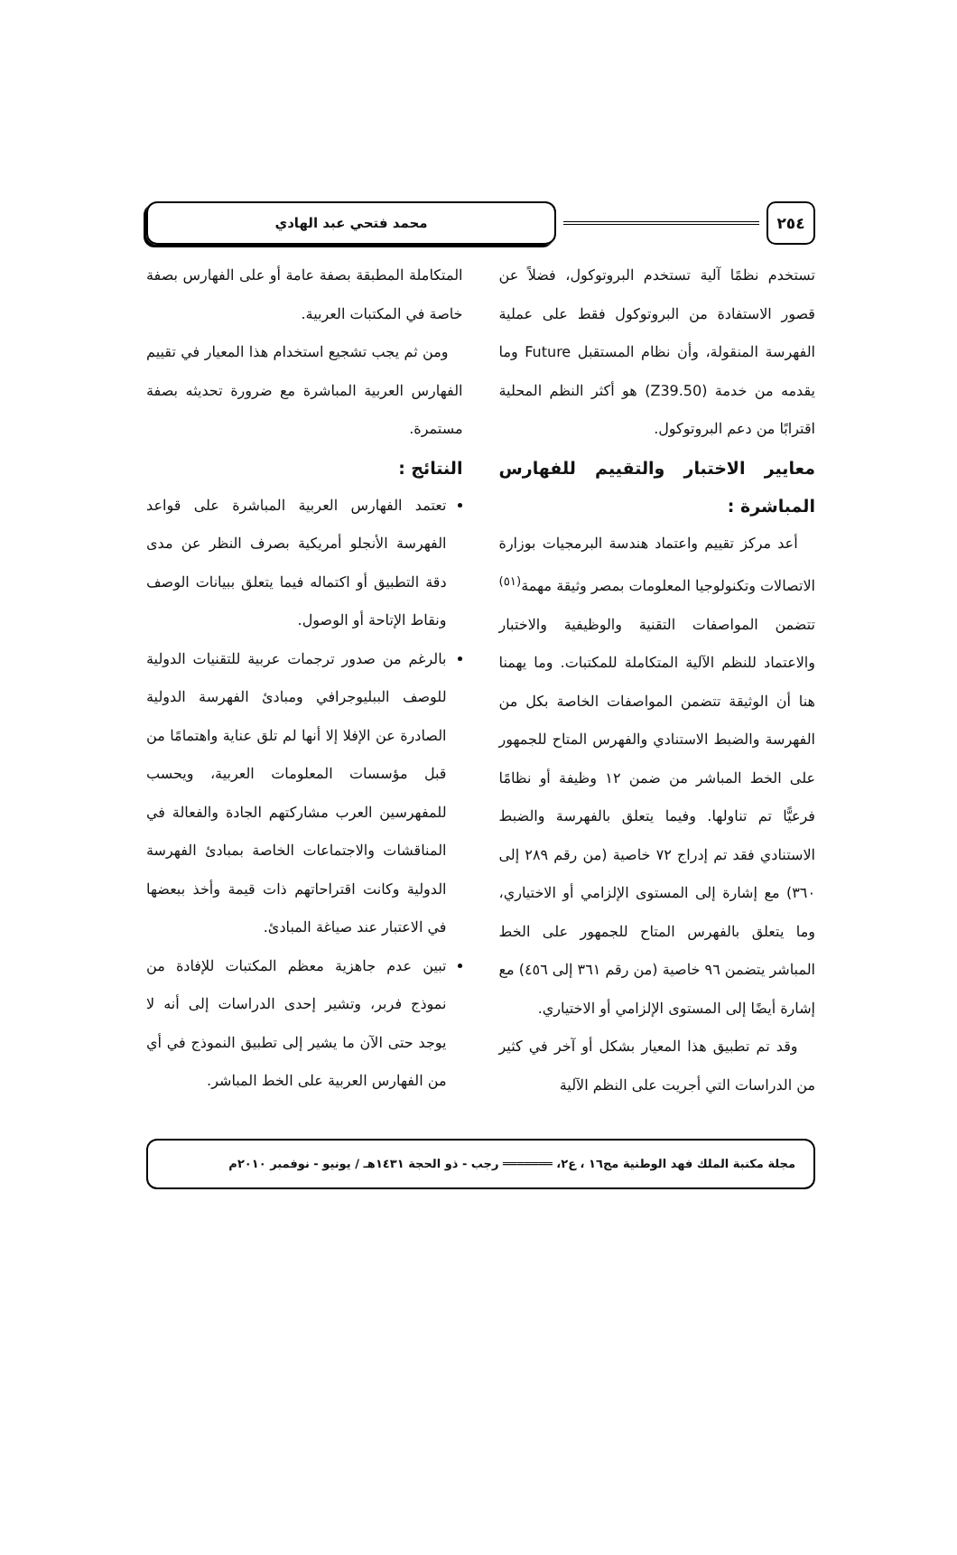٢٥٤ محمد فتحي عبد الهادي
تستخدم نظمًا آلية تستخدم البروتوكول، فضلاً عن قصور الاستفادة من البروتوكول فقط على عملية الفهرسة المنقولة، وأن نظام المستقبل Future وما يقدمه من خدمة (Z39.50) هو أكثر النظم المحلية اقترابًا من دعم البروتوكول.
معايير الاختبار والتقييم للفهارس المباشرة :
أعد مركز تقييم واعتماد هندسة البرمجيات بوزارة الاتصالات وتكنولوجيا المعلومات بمصر وثيقة مهمة<sup>(٥١)</sup> تتضمن المواصفات التقنية والوظيفية والاختبار والاعتماد للنظم الآلية المتكاملة للمكتبات. وما يهمنا هنا أن الوثيقة تتضمن المواصفات الخاصة بكل من الفهرسة والضبط الاستنادي والفهرس المتاح للجمهور على الخط المباشر من ضمن ١٢ وظيفة أو نظامًا فرعيًّا تم تناولها. وفيما يتعلق بالفهرسة والضبط الاستنادي فقد تم إدراج ٧٢ خاصية (من رقم ٢٨٩ إلى ٣٦٠) مع إشارة إلى المستوى الإلزامي أو الاختياري، وما يتعلق بالفهرس المتاح للجمهور على الخط المباشر يتضمن ٩٦ خاصية (من رقم ٣٦١ إلى ٤٥٦) مع إشارة أيضًا إلى المستوى الإلزامي أو الاختياري.
وقد تم تطبيق هذا المعيار بشكل أو آخر في كثير من الدراسات التي أجريت على النظم الآلية
المتكاملة المطبقة بصفة عامة أو على الفهارس بصفة خاصة في المكتبات العربية.
ومن ثم يجب تشجيع استخدام هذا المعيار في تقييم الفهارس العربية المباشرة مع ضرورة تحديثه بصفة مستمرة.
النتائج :
تعتمد الفهارس العربية المباشرة على قواعد الفهرسة الأنجلو أمريكية بصرف النظر عن مدى دقة التطبيق أو اكتماله فيما يتعلق ببيانات الوصف ونقاط الإتاحة أو الوصول.
بالرغم من صدور ترجمات عربية للتقنيات الدولية للوصف الببليوجرافي ومبادئ الفهرسة الدولية الصادرة عن الإفلا إلا أنها لم تلق عناية واهتمامًا من قبل مؤسسات المعلومات العربية، ويحسب للمفهرسين العرب مشاركتهم الجادة والفعالة في المناقشات والاجتماعات الخاصة بمبادئ الفهرسة الدولية وكانت اقتراحاتهم ذات قيمة وأخذ ببعضها في الاعتبار عند صياغة المبادئ.
تبين عدم جاهزية معظم المكتبات للإفادة من نموذج فربر، وتشير إحدى الدراسات إلى أنه لا يوجد حتى الآن ما يشير إلى تطبيق النموذج في أي من الفهارس العربية على الخط المباشر.
مجلة مكتبة الملك فهد الوطنية مج١٦ ، ع٢، ═══════ رجب - ذو الحجة ١٤٣١هـ / يونيو - نوفمبر ٢٠١٠م